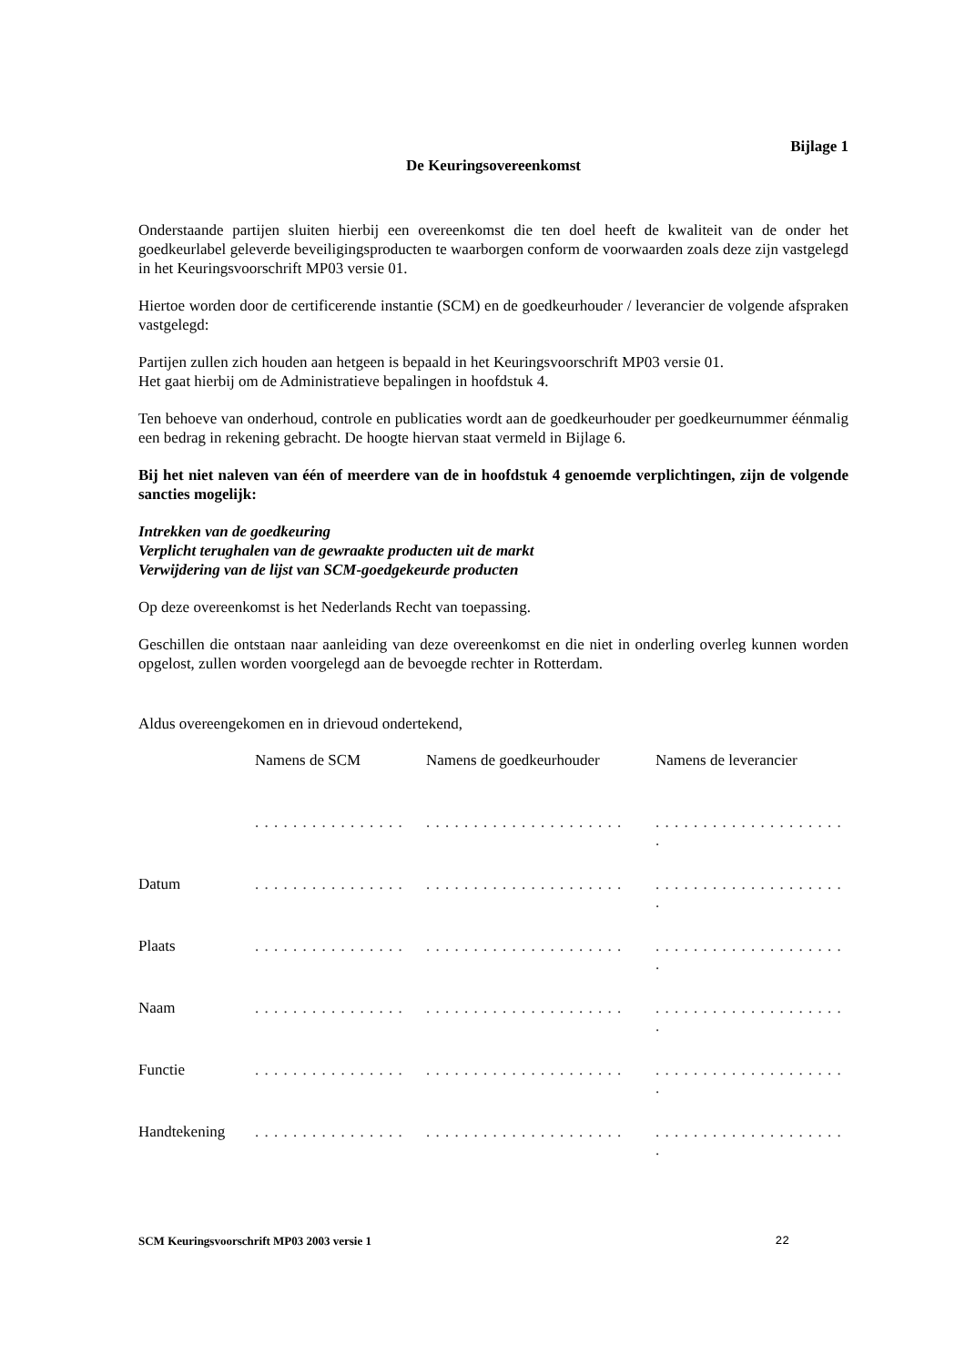Bijlage 1
De Keuringsovereenkomst
Onderstaande partijen sluiten hierbij een overeenkomst die ten doel heeft de kwaliteit van de onder het goedkeurlabel geleverde beveiligingsproducten te waarborgen conform de voorwaarden zoals deze zijn vastgelegd in het Keuringsvoorschrift MP03 versie 01.
Hiertoe worden door de certificerende instantie (SCM) en de goedkeurhouder / leverancier de volgende afspraken vastgelegd:
Partijen zullen zich houden aan hetgeen is bepaald in het Keuringsvoorschrift MP03 versie 01.
Het gaat hierbij om de Administratieve bepalingen in hoofdstuk 4.
Ten behoeve van onderhoud, controle en publicaties wordt aan de goedkeurhouder per goedkeurnummer éénmalig een bedrag in rekening gebracht. De hoogte hiervan staat vermeld in Bijlage 6.
Bij het niet naleven van één of meerdere van de in hoofdstuk 4 genoemde verplichtingen, zijn de volgende sancties mogelijk:
Intrekken van de goedkeuring
Verplicht terughalen van de gewraakte producten uit de markt
Verwijdering van de lijst van SCM-goedgekeurde producten
Op deze overeenkomst is het Nederlands Recht van toepassing.
Geschillen die ontstaan naar aanleiding van deze overeenkomst en die niet in onderling overleg kunnen worden opgelost, zullen worden voorgelegd aan de bevoegde rechter in Rotterdam.
Aldus overeengekomen en in drievoud ondertekend,
| | Namens de SCM | Namens de goedkeurhouder | Namens de leverancier |
| | . . . . . . . . . . . . . . . . | . . . . . . . . . . . . . . . . . . . . . | . . . . . . . . . . . . . . . . . . . . . |
| Datum | . . . . . . . . . . . . . . . . | . . . . . . . . . . . . . . . . . . . . . | . . . . . . . . . . . . . . . . . . . . . |
| Plaats | . . . . . . . . . . . . . . . . | . . . . . . . . . . . . . . . . . . . . . | . . . . . . . . . . . . . . . . . . . . . |
| Naam | . . . . . . . . . . . . . . . . | . . . . . . . . . . . . . . . . . . . . . | . . . . . . . . . . . . . . . . . . . . . |
| Functie | . . . . . . . . . . . . . . . . | . . . . . . . . . . . . . . . . . . . . . | . . . . . . . . . . . . . . . . . . . . . |
| Handtekening | . . . . . . . . . . . . . . . . | . . . . . . . . . . . . . . . . . . . . . | . . . . . . . . . . . . . . . . . . . . . |
SCM Keuringsvoorschrift MP03 2003 versie 1 22